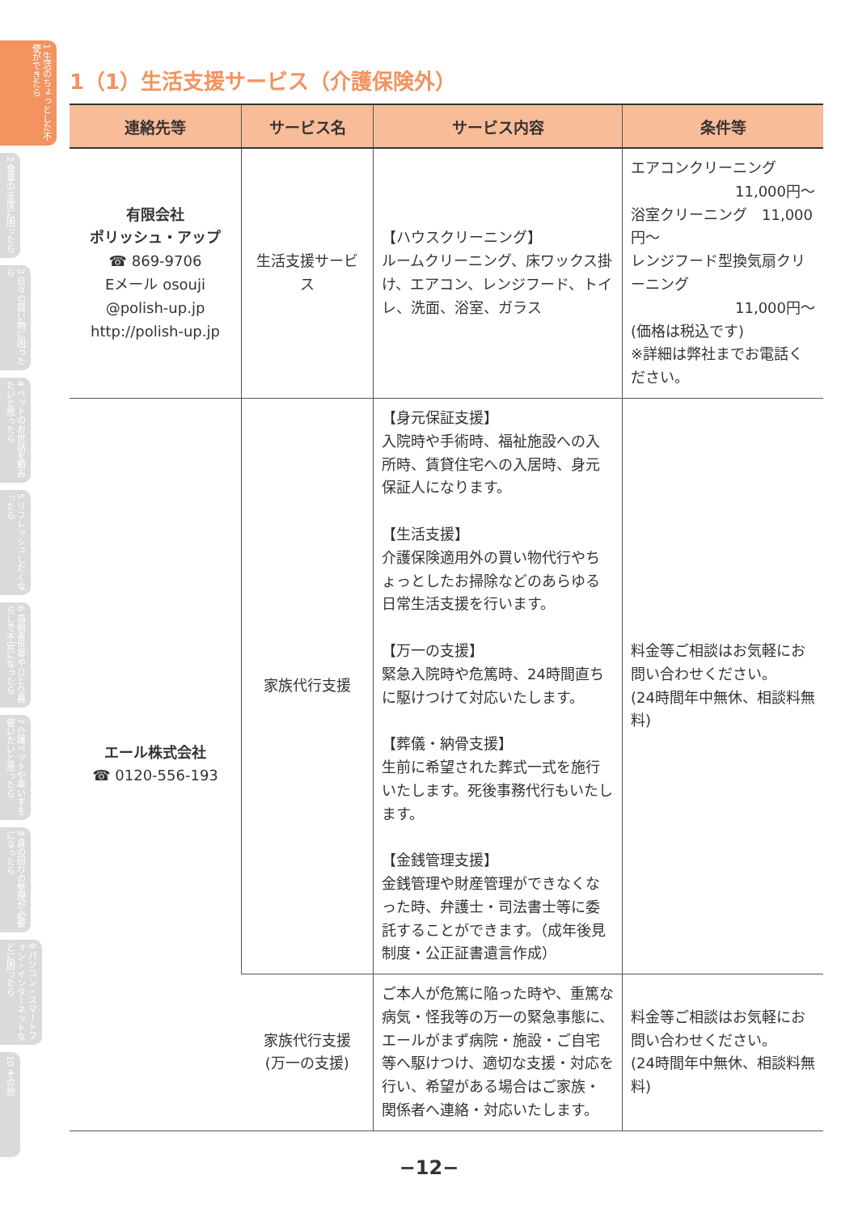1 生活のちょっとした不便ができたら
2 食事の支度に困ったら
3 日々の買い物に困ったら
4 ペットのお世話を頼みたいと思ったら
5 リフレッシュしたくなったら
6 高齢者世帯やひとり暮らしで不安になったら
7 介護ベットや車いすを使いたいと思ったら
8 身の回りの整理が必要になったら
9 パソコン・スマートフォン・インターネットなどに困ったら
10 その他
1（1）生活支援サービス（介護保険外）
| 連絡先等 | サービス名 | サービス内容 | 条件等 |
| --- | --- | --- | --- |
| 有限会社 ポリッシュ・アップ ☎ 869-9706 Eメール osouji @polish-up.jp http://polish-up.jp | 生活支援サービス | 【ハウスクリーニング】 ルームクリーニング、床ワックス掛け、エアコン、レンジフード、トイレ、洗面、浴室、ガラス | エアコンクリーニング 11,000円～ 浴室クリーニング 11,000円～ レンジフード型換気扇クリーニング 11,000円～ (価格は税込です) ※詳細は弊社までお電話ください。 |
| エール株式会社 ☎ 0120-556-193 | 家族代行支援 | 【身元保証支援】 入院時や手術時、福祉施設への入所時、賃貸住宅への入居時、身元保証人になります。 【生活支援】 介護保険適用外の買い物代行やちょっとしたお掃除などのあらゆる日常生活支援を行います。 【万一の支援】 緊急入院時や危篤時、24時間直ちに駆けつけて対応いたします。 【葬儀・納骨支援】 生前に希望された葬式一式を施行いたします。死後事務代行もいたします。 【金銭管理支援】 金銭管理や財産管理ができなくなった時、弁護士・司法書士等に委託することができます。（成年後見制度・公正証書遺言作成） | 料金等ご相談はお気軽にお問い合わせください。 (24時間年中無休、相談料無料) |
| | 家族代行支援 (万一の支援) | ご本人が危篤に陥った時や、重篤な病気・怪我等の万一の緊急事態に、エールがまず病院・施設・ご自宅等へ駆けつけ、適切な支援・対応を行い、希望がある場合はご家族・関係者へ連絡・対応いたします。 | 料金等ご相談はお気軽にお問い合わせください。 (24時間年中無休、相談料無料) |
−12−